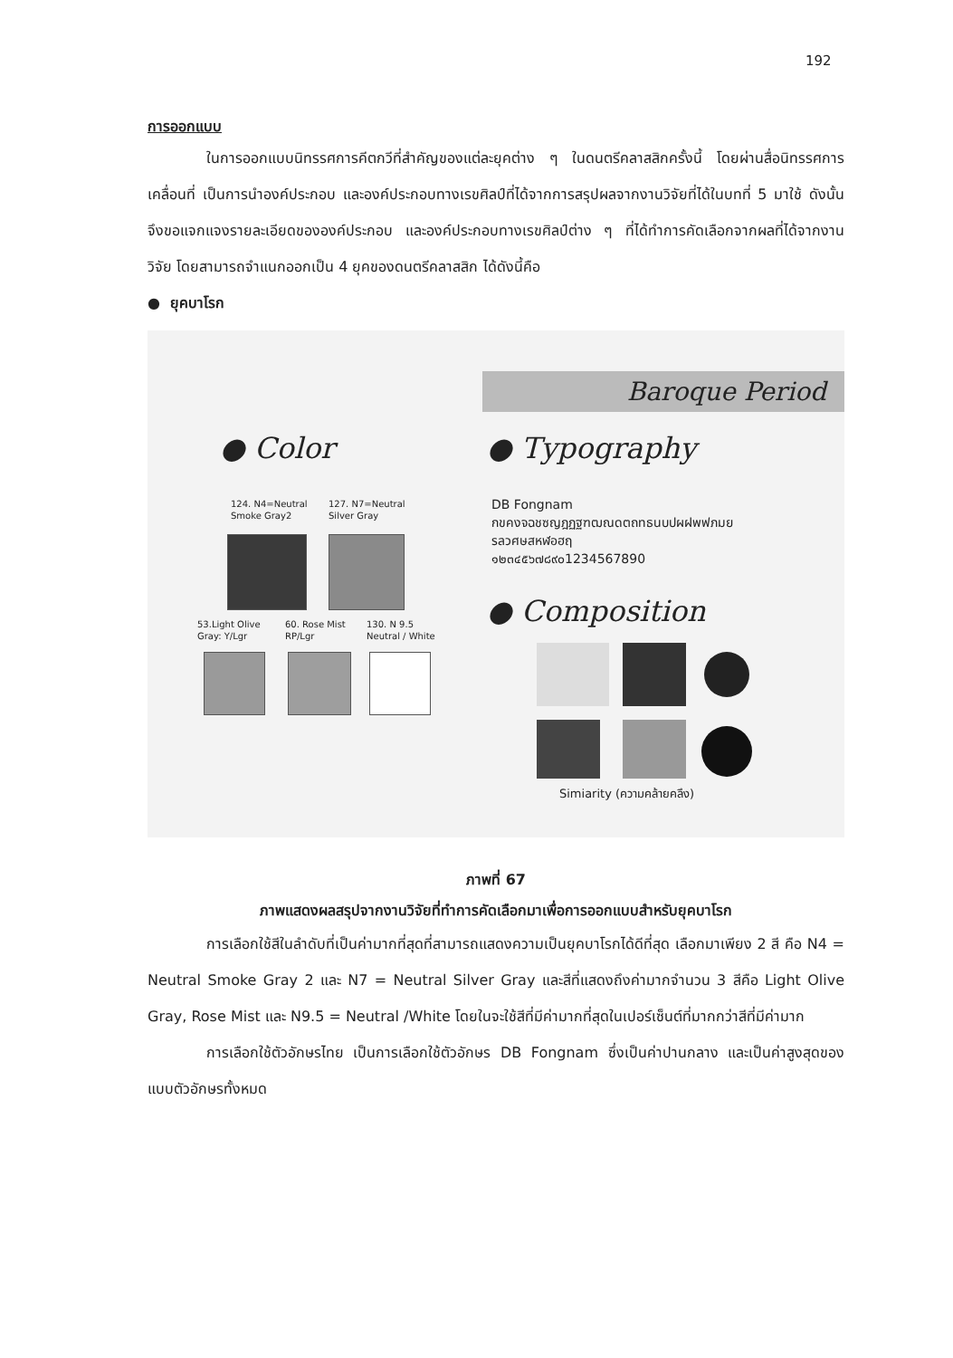192
การออกแบบ
ในการออกแบบนิทรรศการคีตกวีที่สำคัญของแต่ละยุคต่าง ๆ ในดนตรีคลาสสิกครั้งนี้ โดยผ่านสื่อนิทรรศการเคลื่อนที่ เป็นการนำองค์ประกอบ และองค์ประกอบทางเรขศิลป์ที่ได้จากการสรุปผลจากงานวิจัยที่ได้ในบทที่ 5 มาใช้ ดังนั้นจึงขอแจกแจงรายละเอียดขององค์ประกอบ และองค์ประกอบทางเรขศิลป์ต่าง ๆ ที่ได้ทำการคัดเลือกจากผลที่ได้จากงานวิจัย โดยสามารถจำแนกออกเป็น 4 ยุคของดนตรีคลาสสิก ได้ดังนี้คือ
● ยุคบาโรก
Baroque Period
● Color ● Typography
124. N4=Neutral
Smoke Gray2
127. N7=Neutral
Silver Gray
53.Light Olive
Gray: Y/Lgr
60. Rose Mist
RP/Lgr
130. N 9.5
Neutral / White
DB Fongnam
กขคงจฉชซญฎฏฐฑฒณดตถทธนบปผฝพฟภมย
รลวศษสหฬอฮฤ
๑๒๓๔๕๖๗๘๙๐1234567890
● Composition
Simiarity (ความคล้ายคลึง)
ภาพที่ 67
ภาพแสดงผลสรุปจากงานวิจัยที่ทำการคัดเลือกมาเพื่อการออกแบบสำหรับยุคบาโรก
การเลือกใช้สีในลำดับที่เป็นค่ามากที่สุดที่สามารถแสดงความเป็นยุคบาโรกได้ดีที่สุด เลือกมาเพียง 2 สี คือ N4 = Neutral Smoke Gray 2 และ N7 = Neutral Silver Gray และสีที่แสดงถึงค่ามากจำนวน 3 สีคือ Light Olive Gray, Rose Mist และ N9.5 = Neutral /White โดยในจะใช้สีที่มีค่ามากที่สุดในเปอร์เซ็นต์ที่มากกว่าสีที่มีค่ามาก
การเลือกใช้ตัวอักษรไทย เป็นการเลือกใช้ตัวอักษร DB Fongnam ซึ่งเป็นค่าปานกลาง และเป็นค่าสูงสุดของแบบตัวอักษรทั้งหมด